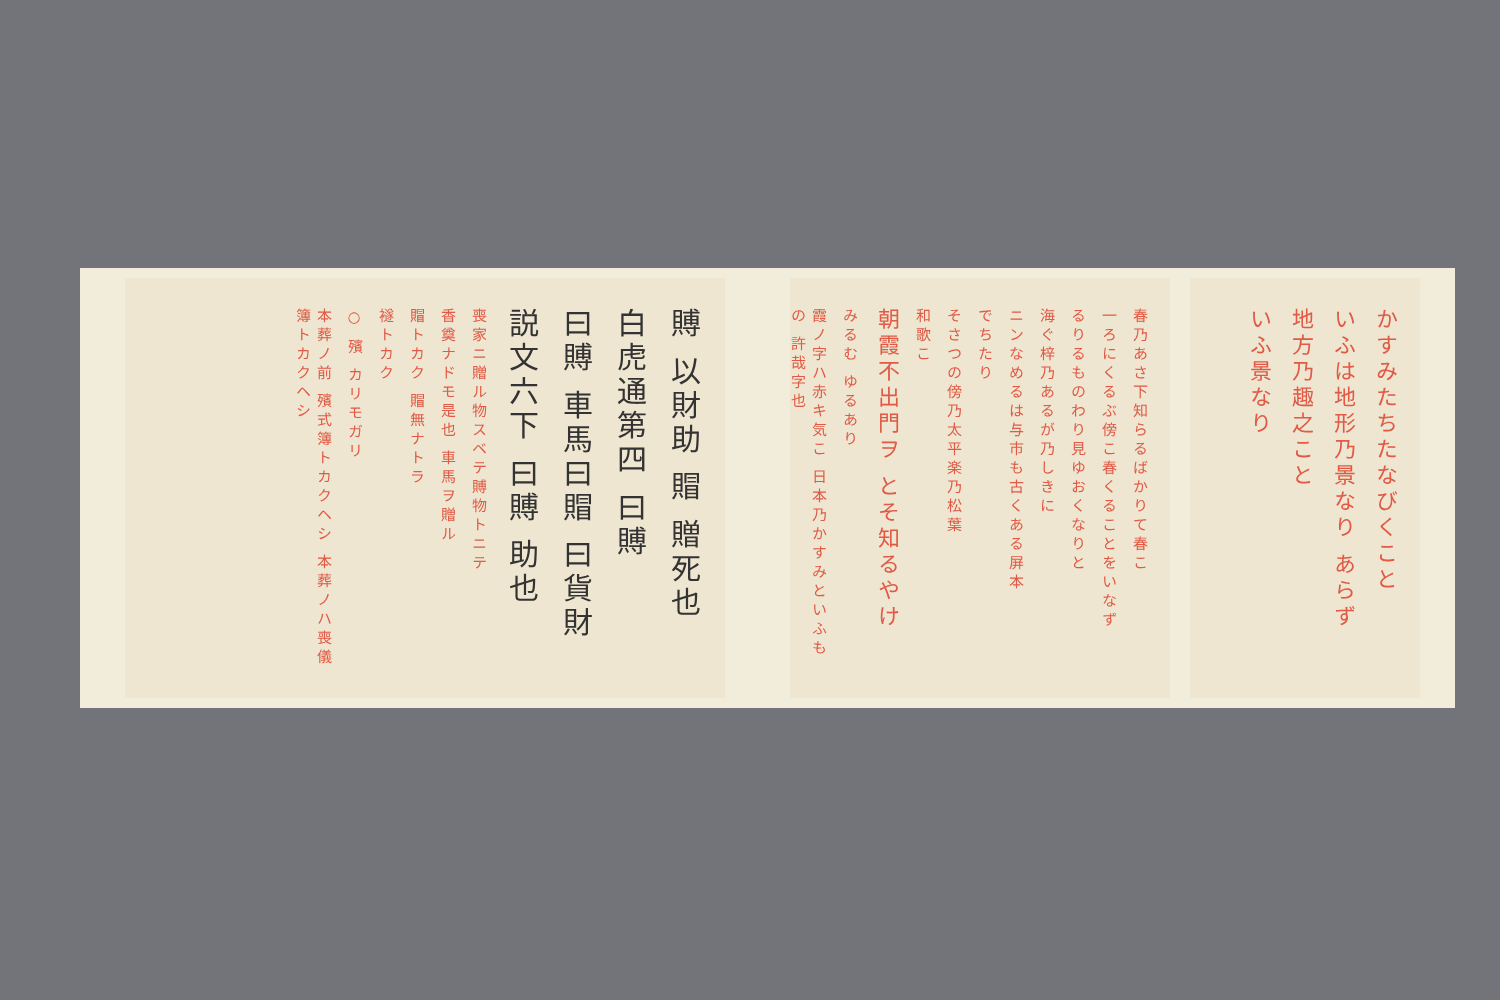かすみたちたなびくこと
いふは地形乃景なり あらず
地方乃趣之こと
いふ景なり
春乃あさ下知らるばかりて春こ
一ろにくるぶ傍こ春くることをいなず
るりるものわり見ゆおくなりと
海ぐ梓乃あるが乃しきに
ニンなめるは与市も古くある屏本
でちたり
そさつの傍乃太平楽乃松葉
和歌こ
朝霞不出門ヲ とそ知るやけ
みるむ ゆるあり
霞ノ字ハ赤キ気こ 日本乃かすみといふもの 許哉字也
賻 以財助 賵 贈死也
白虎通第四 曰賻
曰賻 車馬曰賵 曰貨財
説文六下 曰賻 助也
喪家ニ贈ル物スベテ賻物トニテ
香奠ナドモ是也 車馬ヲ贈ル
賵トカク 賵無ナトラ
襚トカク
○ 殯 カリモガリ
本葬ノ前 殯式簿トカクヘシ 本葬ノハ喪儀簿トカクヘシ